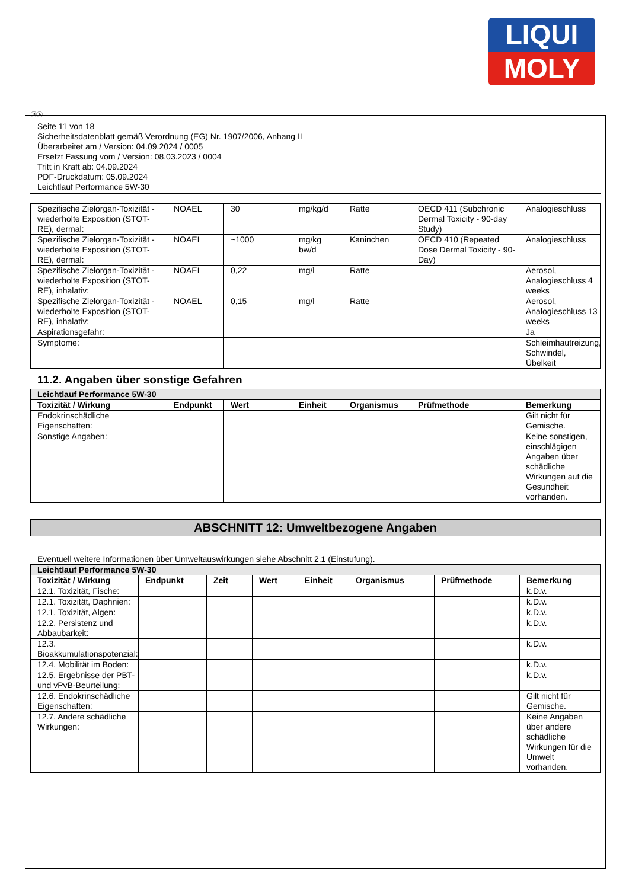LIQUI
MOLY
ⒹⒶ
Seite 11 von 18
Sicherheitsdatenblatt gemäß Verordnung (EG) Nr. 1907/2006, Anhang II
Überarbeitet am / Version: 04.09.2024 / 0005
Ersetzt Fassung vom / Version: 08.03.2023 / 0004
Tritt in Kraft ab: 04.09.2024
PDF-Druckdatum: 05.09.2024
Leichtlauf Performance 5W-30
| Spezifische Zielorgan-Toxizität - wiederholte Exposition (STOT-RE), dermal: | NOAEL | 30 | mg/kg/d | Ratte | OECD 411 (Subchronic Dermal Toxicity - 90-day Study) | Analogieschluss |
| Spezifische Zielorgan-Toxizität - wiederholte Exposition (STOT-RE), dermal: | NOAEL | ~1000 | mg/kg bw/d | Kaninchen | OECD 410 (Repeated Dose Dermal Toxicity - 90-Day) | Analogieschluss |
| Spezifische Zielorgan-Toxizität - wiederholte Exposition (STOT-RE), inhalativ: | NOAEL | 0,22 | mg/l | Ratte | | Aerosol, Analogieschluss 4 weeks |
| Spezifische Zielorgan-Toxizität - wiederholte Exposition (STOT-RE), inhalativ: | NOAEL | 0,15 | mg/l | Ratte | | Aerosol, Analogieschluss 13 weeks |
| Aspirationsgefahr: | | | | | | Ja |
| Symptome: | | | | | | Schleimhautreizung, Schwindel, Übelkeit |
11.2. Angaben über sonstige Gefahren
| Leichtlauf Performance 5W-30 | | | | | | |
| Toxizität / Wirkung | Endpunkt | Wert | Einheit | Organismus | Prüfmethode | Bemerkung |
| Endokrinschädliche Eigenschaften: | | | | | | Gilt nicht für Gemische. |
| Sonstige Angaben: | | | | | | Keine sonstigen, einschlägigen Angaben über schädliche Wirkungen auf die Gesundheit vorhanden. |
ABSCHNITT 12: Umweltbezogene Angaben
Eventuell weitere Informationen über Umweltauswirkungen siehe Abschnitt 2.1 (Einstufung).
| Leichtlauf Performance 5W-30 | | | | | | | |
| Toxizität / Wirkung | Endpunkt | Zeit | Wert | Einheit | Organismus | Prüfmethode | Bemerkung |
| 12.1. Toxizität, Fische: | | | | | | | k.D.v. |
| 12.1. Toxizität, Daphnien: | | | | | | | k.D.v. |
| 12.1. Toxizität, Algen: | | | | | | | k.D.v. |
| 12.2. Persistenz und Abbaubarkeit: | | | | | | | k.D.v. |
| 12.3. Bioakkumulationspotenzial: | | | | | | | k.D.v. |
| 12.4. Mobilität im Boden: | | | | | | | k.D.v. |
| 12.5. Ergebnisse der PBT- und vPvB-Beurteilung: | | | | | | | k.D.v. |
| 12.6. Endokrinschädliche Eigenschaften: | | | | | | | Gilt nicht für Gemische. |
| 12.7. Andere schädliche Wirkungen: | | | | | | | Keine Angaben über andere schädliche Wirkungen für die Umwelt vorhanden. |